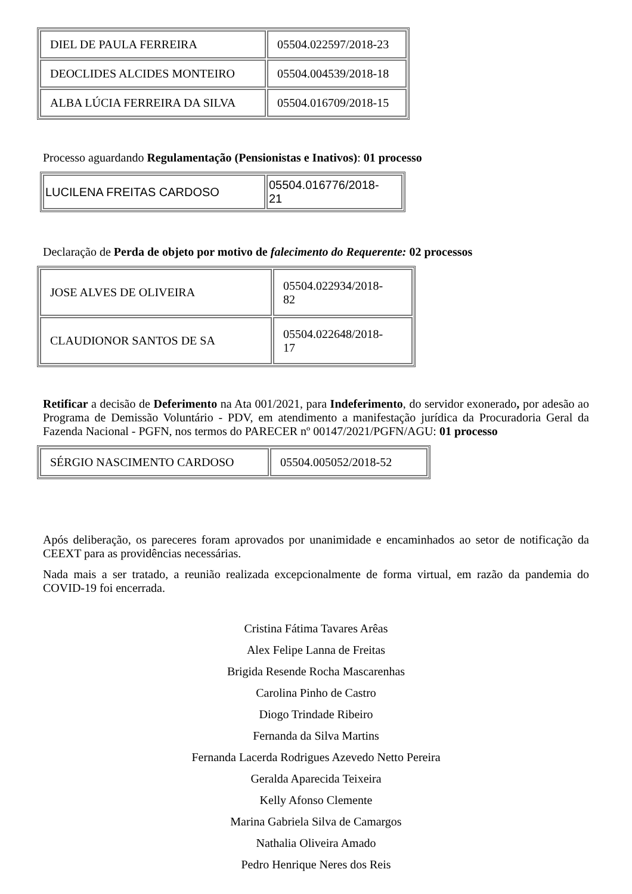| DIEL DE PAULA FERREIRA | 05504.022597/2018-23 |
| DEOCLIDES ALCIDES MONTEIRO | 05504.004539/2018-18 |
| ALBA LÚCIA FERREIRA DA SILVA | 05504.016709/2018-15 |
Processo aguardando Regulamentação (Pensionistas e Inativos): 01 processo
| LUCILENA FREITAS CARDOSO | 05504.016776/2018- 21 |
Declaração de Perda de objeto por motivo de falecimento do Requerente: 02 processos
| JOSE ALVES DE OLIVEIRA | 05504.022934/2018- 82 |
| CLAUDIONOR SANTOS DE SA | 05504.022648/2018- 17 |
Retificar a decisão de Deferimento na Ata 001/2021, para Indeferimento, do servidor exonerado, por adesão ao Programa de Demissão Voluntário - PDV, em atendimento a manifestação jurídica da Procuradoria Geral da Fazenda Nacional - PGFN, nos termos do PARECER nº 00147/2021/PGFN/AGU: 01 processo
| SÉRGIO NASCIMENTO CARDOSO | 05504.005052/2018-52 |
Após deliberação, os pareceres foram aprovados por unanimidade e encaminhados ao setor de notificação da CEEXT para as providências necessárias.
Nada mais a ser tratado, a reunião realizada excepcionalmente de forma virtual, em razão da pandemia do COVID-19 foi encerrada.
Cristina Fátima Tavares Arêas
Alex Felipe Lanna de Freitas
Brigida Resende Rocha Mascarenhas
Carolina Pinho de Castro
Diogo Trindade Ribeiro
Fernanda da Silva Martins
Fernanda Lacerda Rodrigues Azevedo Netto Pereira
Geralda Aparecida Teixeira
Kelly Afonso Clemente
Marina Gabriela Silva de Camargos
Nathalia Oliveira Amado
Pedro Henrique Neres dos Reis